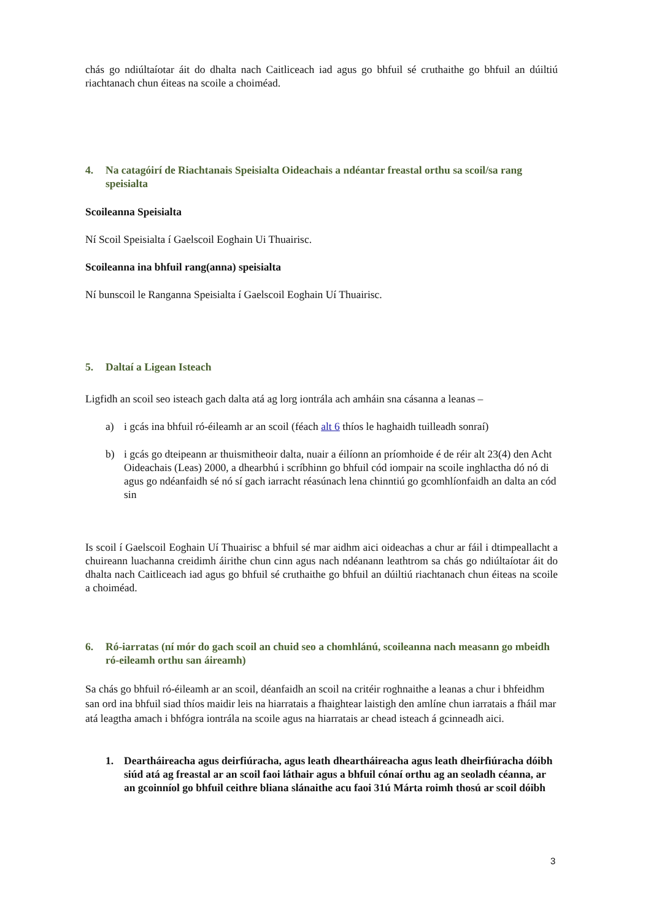chás go ndiúltaíotar áit do dhalta nach Caitliceach iad agus go bhfuil sé cruthaithe go bhfuil an dúiltiú riachtanach chun éiteas na scoile a choiméad.
4. Na catagóirí de Riachtanais Speisialta Oideachais a ndéantar freastal orthu sa scoil/sa rang speisialta
Scoileanna Speisialta
Ní Scoil Speisialta í Gaelscoil Eoghain Ui Thuairisc.
Scoileanna ina bhfuil rang(anna) speisialta
Ní bunscoil le Ranganna Speisialta í Gaelscoil Eoghain Uí Thuairisc.
5. Daltaí a Ligean Isteach
Ligfidh an scoil seo isteach gach dalta atá ag lorg iontrála ach amháin sna cásanna a leanas –
a) i gcás ina bhfuil ró-éileamh ar an scoil (féach alt 6 thíos le haghaidh tuilleadh sonraí)
b) i gcás go dteipeann ar thuismitheoir dalta, nuair a éilíonn an príomhoide é de réir alt 23(4) den Acht Oideachais (Leas) 2000, a dhearbhú i scríbhinn go bhfuil cód iompair na scoile inghlactha dó nó di agus go ndéanfaidh sé nó sí gach iarracht réasúnach lena chinntiú go gcomhlíonfaidh an dalta an cód sin
Is scoil í Gaelscoil Eoghain Uí Thuairisc a bhfuil sé mar aidhm aici oideachas a chur ar fáil i dtimpeallacht a chuireann luachanna creidimh áirithe chun cinn agus nach ndéanann leathtrom sa chás go ndiúltaíotar áit do dhalta nach Caitliceach iad agus go bhfuil sé cruthaithe go bhfuil an dúiltiú riachtanach chun éiteas na scoile a choiméad.
6. Ró-iarratas (ní mór do gach scoil an chuid seo a chomhlánú, scoileanna nach measann go mbeidh ró-eileamh orthu san áireamh)
Sa chás go bhfuil ró-éileamh ar an scoil, déanfaidh an scoil na critéir roghnaithe a leanas a chur i bhfeidhm san ord ina bhfuil siad thíos maidir leis na hiarratais a fhaightear laistigh den amlíne chun iarratais a fháil mar atá leagtha amach i bhfógra iontrála na scoile agus na hiarratais ar chead isteach á gcinneadh aici.
1. Deartháireacha agus deirfiúracha, agus leath dheartháireacha agus leath dheirfiúracha dóibh siúd atá ag freastal ar an scoil faoi láthair agus a bhfuil cónaí orthu ag an seoladh céanna, ar an gcoinníol go bhfuil ceithre bliana slánaithe acu faoi 31ú Márta roimh thosú ar scoil dóibh
3